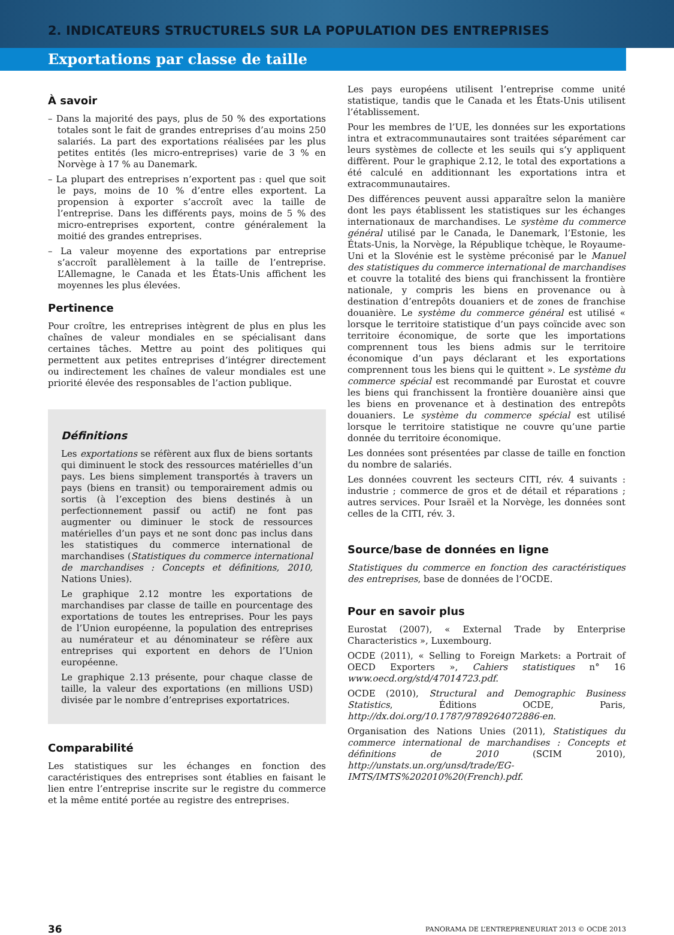2. INDICATEURS STRUCTURELS SUR LA POPULATION DES ENTREPRISES
Exportations par classe de taille
À savoir
– Dans la majorité des pays, plus de 50 % des exportations totales sont le fait de grandes entreprises d’au moins 250 salariés. La part des exportations réalisées par les plus petites entités (les micro-entreprises) varie de 3 % en Norvège à 17 % au Danemark.
– La plupart des entreprises n’exportent pas : quel que soit le pays, moins de 10 % d’entre elles exportent. La propension à exporter s’accroît avec la taille de l’entreprise. Dans les différents pays, moins de 5 % des micro-entreprises exportent, contre généralement la moitié des grandes entreprises.
– La valeur moyenne des exportations par entreprise s’accroît parallèlement à la taille de l’entreprise. L’Allemagne, le Canada et les États-Unis affichent les moyennes les plus élevées.
Pertinence
Pour croître, les entreprises intègrent de plus en plus les chaînes de valeur mondiales en se spécialisant dans certaines tâches. Mettre au point des politiques qui permettent aux petites entreprises d’intégrer directement ou indirectement les chaînes de valeur mondiales est une priorité élevée des responsables de l’action publique.
Définitions
Les exportations se réfèrent aux flux de biens sortants qui diminuent le stock des ressources matérielles d’un pays. Les biens simplement transportés à travers un pays (biens en transit) ou temporairement admis ou sortis (à l’exception des biens destinés à un perfectionnement passif ou actif) ne font pas augmenter ou diminuer le stock de ressources matérielles d’un pays et ne sont donc pas inclus dans les statistiques du commerce international de marchandises (Statistiques du commerce international de marchandises : Concepts et définitions, 2010, Nations Unies).
Le graphique 2.12 montre les exportations de marchandises par classe de taille en pourcentage des exportations de toutes les entreprises. Pour les pays de l’Union européenne, la population des entreprises au numérateur et au dénominateur se réfère aux entreprises qui exportent en dehors de l’Union européenne.
Le graphique 2.13 présente, pour chaque classe de taille, la valeur des exportations (en millions USD) divisée par le nombre d’entreprises exportatrices.
Comparabilité
Les statistiques sur les échanges en fonction des caractéristiques des entreprises sont établies en faisant le lien entre l’entreprise inscrite sur le registre du commerce et la même entité portée au registre des entreprises.
Les pays européens utilisent l’entreprise comme unité statistique, tandis que le Canada et les États-Unis utilisent l’établissement.
Pour les membres de l’UE, les données sur les exportations intra et extracommunautaires sont traitées séparément car leurs systèmes de collecte et les seuils qui s’y appliquent diffèrent. Pour le graphique 2.12, le total des exportations a été calculé en additionnant les exportations intra et extracommunautaires.
Des différences peuvent aussi apparaître selon la manière dont les pays établissent les statistiques sur les échanges internationaux de marchandises. Le système du commerce général utilisé par le Canada, le Danemark, l’Estonie, les États-Unis, la Norvège, la République tchèque, le Royaume-Uni et la Slovénie est le système préconisé par le Manuel des statistiques du commerce international de marchandises et couvre la totalité des biens qui franchissent la frontière nationale, y compris les biens en provenance ou à destination d’entrepôts douaniers et de zones de franchise douanière. Le système du commerce général est utilisé « lorsque le territoire statistique d’un pays coïncide avec son territoire économique, de sorte que les importations comprennent tous les biens admis sur le territoire économique d’un pays déclarant et les exportations comprennent tous les biens qui le quittent ». Le système du commerce spécial est recommandé par Eurostat et couvre les biens qui franchissent la frontière douanière ainsi que les biens en provenance et à destination des entrepôts douaniers. Le système du commerce spécial est utilisé lorsque le territoire statistique ne couvre qu’une partie donnée du territoire économique.
Les données sont présentées par classe de taille en fonction du nombre de salariés.
Les données couvrent les secteurs CITI, rév. 4 suivants : industrie ; commerce de gros et de détail et réparations ; autres services. Pour Israël et la Norvège, les données sont celles de la CITI, rév. 3.
Source/base de données en ligne
Statistiques du commerce en fonction des caractéristiques des entreprises, base de données de l’OCDE.
Pour en savoir plus
Eurostat (2007), « External Trade by Enterprise Characteristics », Luxembourg.
OCDE (2011), « Selling to Foreign Markets: a Portrait of OECD Exporters », Cahiers statistiques n° 16 www.oecd.org/std/47014723.pdf.
OCDE (2010), Structural and Demographic Business Statistics, Éditions OCDE, Paris, http://dx.doi.org/10.1787/9789264072886-en.
Organisation des Nations Unies (2011), Statistiques du commerce international de marchandises : Concepts et définitions de 2010 (SCIM 2010), http://unstats.un.org/unsd/trade/EG-IMTS/IMTS%202010%20(French).pdf.
36 PANORAMA DE L’ENTREPRENEURIAT 2013 © OCDE 2013